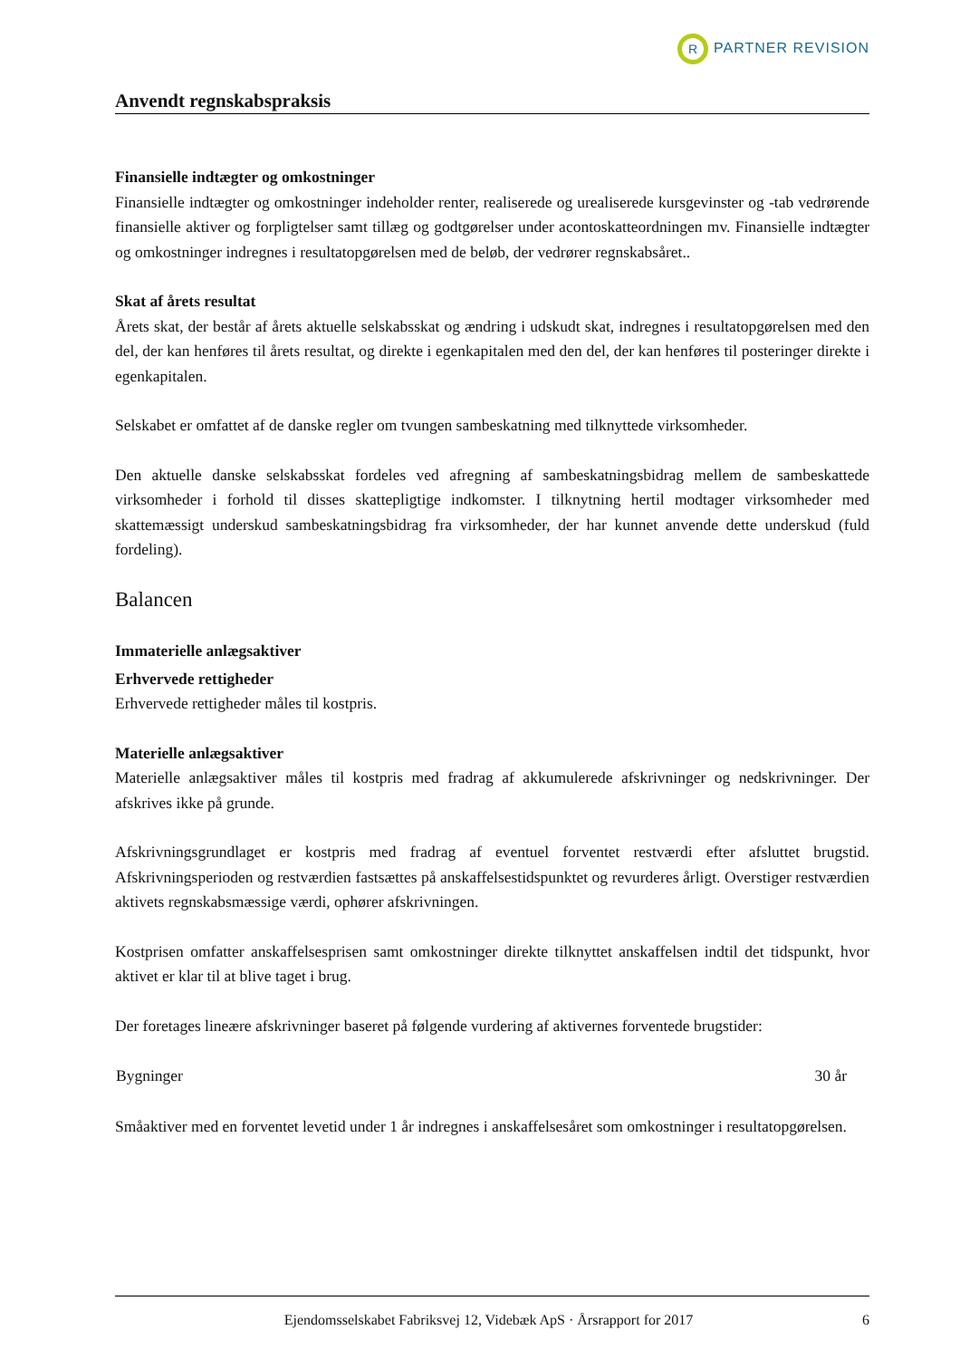R PARTNER REVISION
Anvendt regnskabspraksis
Finansielle indtægter og omkostninger
Finansielle indtægter og omkostninger indeholder renter, realiserede og urealiserede kursgevinster og -tab vedrørende finansielle aktiver og forpligtelser samt tillæg og godtgørelser under acontoskatteordningen mv. Finansielle indtægter og omkostninger indregnes i resultatopgørelsen med de beløb, der vedrører regnskabsåret..
Skat af årets resultat
Årets skat, der består af årets aktuelle selskabsskat og ændring i udskudt skat, indregnes i resultatopgørelsen med den del, der kan henføres til årets resultat, og direkte i egenkapitalen med den del, der kan henføres til posteringer direkte i egenkapitalen.
Selskabet er omfattet af de danske regler om tvungen sambeskatning med tilknyttede virksomheder.
Den aktuelle danske selskabsskat fordeles ved afregning af sambeskatningsbidrag mellem de sambeskattede virksomheder i forhold til disses skattepligtige indkomster. I tilknytning hertil modtager virksomheder med skattemæssigt underskud sambeskatningsbidrag fra virksomheder, der har kunnet anvende dette underskud (fuld fordeling).
Balancen
Immaterielle anlægsaktiver
Erhvervede rettigheder
Erhvervede rettigheder måles til kostpris.
Materielle anlægsaktiver
Materielle anlægsaktiver måles til kostpris med fradrag af akkumulerede afskrivninger og nedskrivninger. Der afskrives ikke på grunde.
Afskrivningsgrundlaget er kostpris med fradrag af eventuel forventet restværdi efter afsluttet brugstid. Afskrivningsperioden og restværdien fastsættes på anskaffelsestidspunktet og revurderes årligt. Overstiger restværdien aktivets regnskabsmæssige værdi, ophører afskrivningen.
Kostprisen omfatter anskaffelsesprisen samt omkostninger direkte tilknyttet anskaffelsen indtil det tidspunkt, hvor aktivet er klar til at blive taget i brug.
Der foretages lineære afskrivninger baseret på følgende vurdering af aktivernes forventede brugstider:
| Bygninger | 30 år |
Småaktiver med en forventet levetid under 1 år indregnes i anskaffelsesåret som omkostninger i resultatopgørelsen.
Ejendomsselskabet Fabriksvej 12, Videbæk ApS · Årsrapport for 2017 6